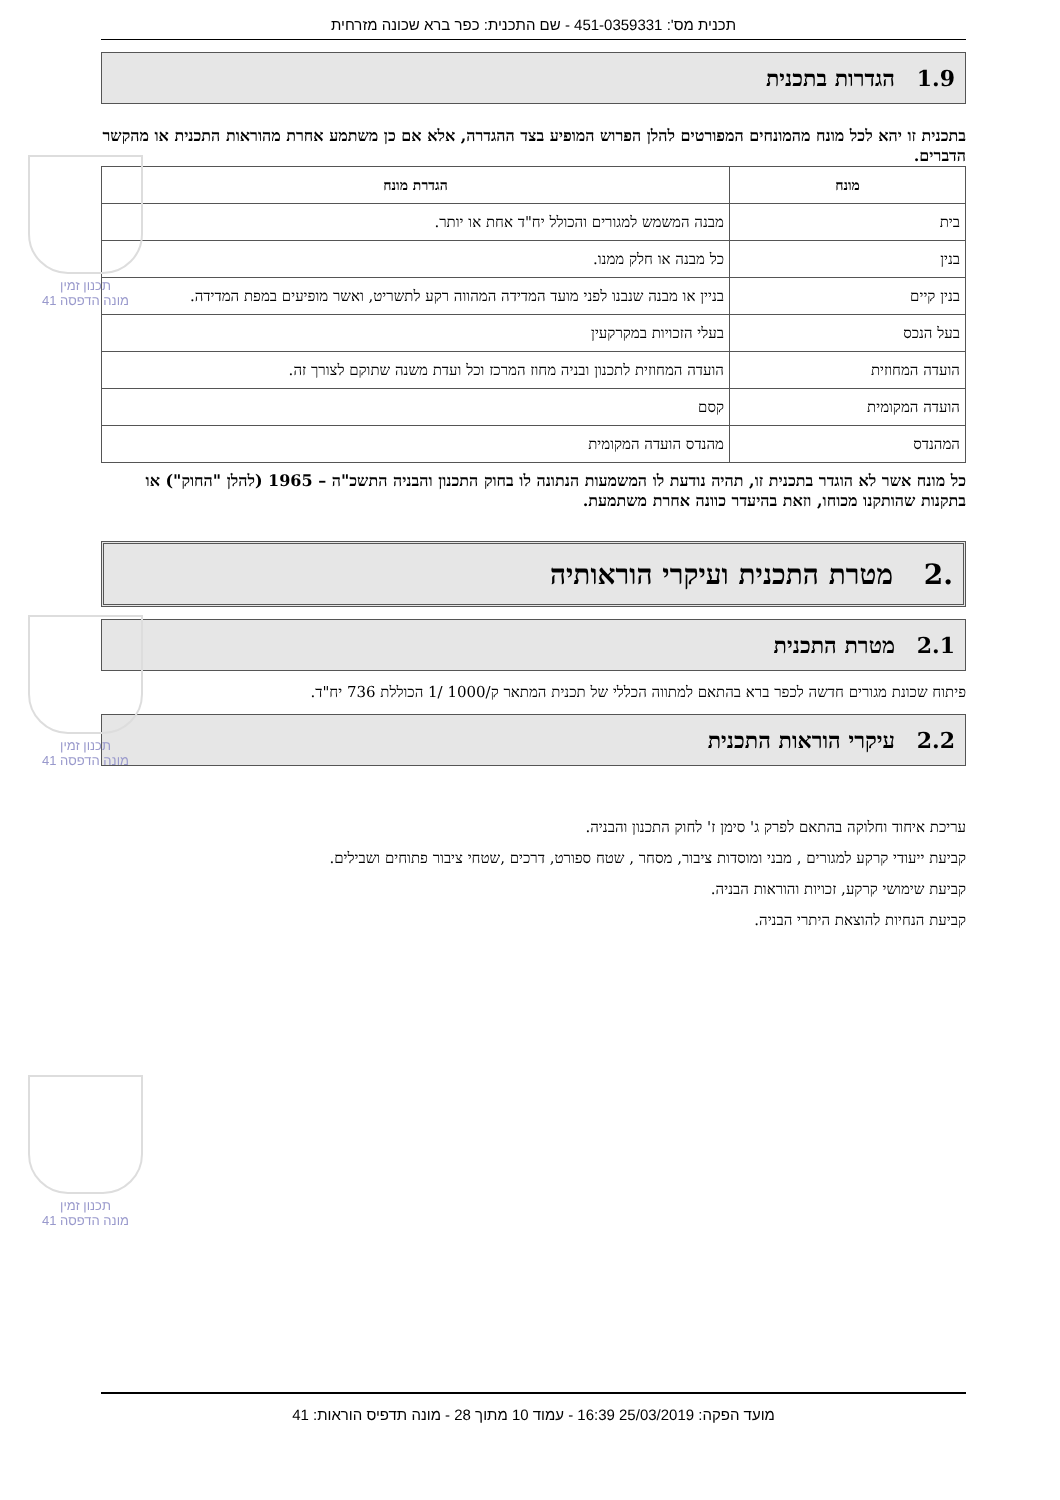תכנית מס': 451-0359331 - שם התכנית: כפר ברא שכונה מזרחית
1.9 הגדרות בתכנית
בתכנית זו יהא לכל מונח מהמונחים המפורטים להלן הפרוש המופיע בצד ההגדרה, אלא אם כן משתמע אחרת מהוראות התכנית או מהקשר הדברים.
| מונח | הגדרת מונח |
| --- | --- |
| בית | מבנה המשמש למגורים והכולל יח"ד אחת או יותר. |
| בנין | כל מבנה או חלק ממנו. |
| בנין קיים | בניין או מבנה שנבנו לפני מועד המדידה המהווה רקע לתשריט, ואשר מופיעים במפת המדידה. |
| בעל הנכס | בעלי הזכויות במקרקעין |
| הועדה המחוזית | הועדה המחוזית לתכנון ובניה מחוז המרכז וכל ועדת משנה שתוקם לצורך זה. |
| הועדה המקומית | קסם |
| המהנדס | מהנדס הועדה המקומית |
כל מונח אשר לא הוגדר בתכנית זו, תהיה נודעת לו המשמעות הנתונה לו בחוק התכנון והבניה התשכ"ה – 1965 (להלן "החוק") או בתקנות שהותקנו מכוחו, וזאת בהיעדר כוונה אחרת משתמעת.
.2 מטרת התכנית ועיקרי הוראותיה
2.1 מטרת התכנית
פיתוח שכונת מגורים חדשה לכפר ברא בהתאם למתווה הכללי של תכנית המתאר ק/1000 /1 הכוללת 736 יח"ד.
2.2 עיקרי הוראות התכנית
עריכת איחוד וחלוקה בהתאם לפרק ג' סימן ז' לחוק התכנון והבניה.
קביעת ייעודי קרקע למגורים , מבני ומוסדות ציבור, מסחר , שטח ספורט, דרכים ,שטחי ציבור פתוחים ושבילים.
קביעת שימושי קרקע, זכויות והוראות הבניה.
קביעת הנחיות להוצאת היתרי הבניה.
תכנון זמין
מונה הדפסה 41
תכנון זמין
מונה הדפסה 41
תכנון זמין
מונה הדפסה 41
מועד הפקה: 25/03/2019 16:39 - עמוד 10 מתוך 28 - מונה תדפיס הוראות: 41